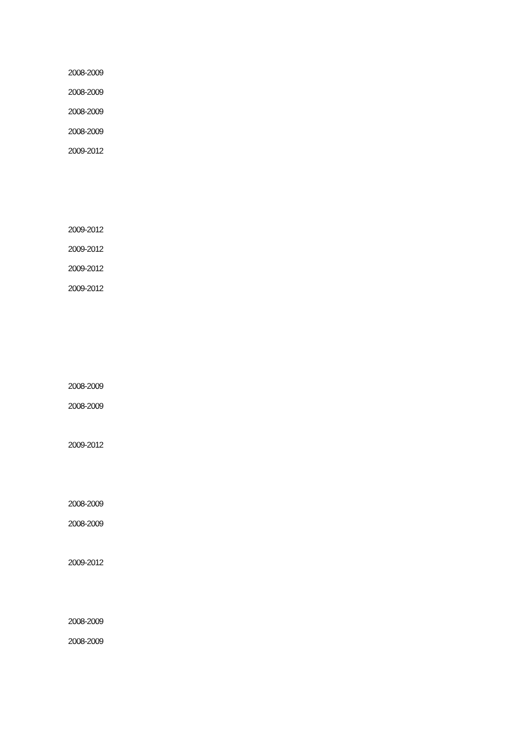2008-2009
2008-2009
2008-2009
2008-2009
2009-2012
2009-2012
2009-2012
2009-2012
2009-2012
2008-2009
2008-2009
2009-2012
2008-2009
2008-2009
2009-2012
2008-2009
2008-2009